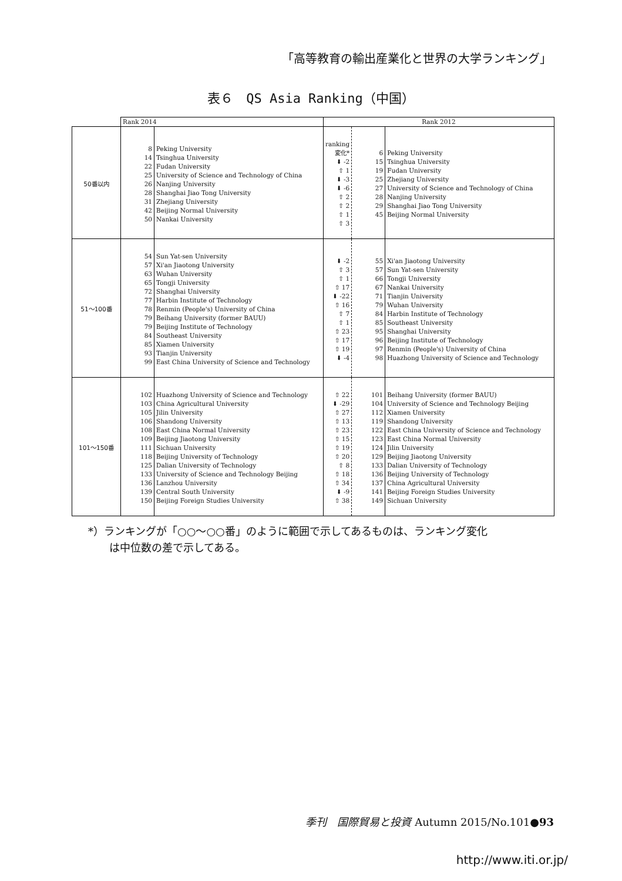「高等教育の輸出産業化と世界の大学ランキング」
表６　QS Asia Ranking（中国）
| | Rank 2014 | | Rank 2012 | | |
| 50番以内 | 8 14 22 25 26 28 31 42 50 | Peking University Tsinghua University Fudan University University of Science and Technology of China Nanjing University Shanghai Jiao Tong University Zhejiang University Beijing Normal University Nankai University | ranking 変化* ⬇ -2 ⇧ 1 ⬇ -3 ⬇ -6 ⇧ 2 ⇧ 2 ⇧ 1 ⇧ 3 | 6 15 19 25 27 28 29 45 | Peking University Tsinghua University Fudan University Zhejiang University University of Science and Technology of China Nanjing University Shanghai Jiao Tong University Beijing Normal University |
| 51～100番 | 54 57 63 65 72 77 78 79 79 84 85 93 99 | Sun Yat-sen University Xi'an Jiaotong University Wuhan University Tongji University Shanghai University Harbin Institute of Technology Renmin (People's) University of China Beihang University (former BAUU) Beijing Institute of Technology Southeast University Xiamen University Tianjin University East China University of Science and Technology | ⬇ -2 ⇧ 3 ⇧ 1 ⇧ 17 ⬇ -22 ⇧ 16 ⇧ 7 ⇧ 1 ⇧ 23 ⇧ 17 ⇧ 19 ⬇ -4 | 55 57 66 67 71 79 84 85 95 96 97 98 | Xi'an Jiaotong University Sun Yat-sen University Tongji University Nankai University Tianjin University Wuhan University Harbin Institute of Technology Southeast University Shanghai University Beijing Institute of Technology Renmin (People's) University of China Huazhong University of Science and Technology |
| 101～150番 | 102 103 105 106 108 109 111 118 125 133 136 139 150 | Huazhong University of Science and Technology China Agricultural University Jilin University Shandong University East China Normal University Beijing Jiaotong University Sichuan University Beijing University of Technology Dalian University of Technology University of Science and Technology Beijing Lanzhou University Central South University Beijing Foreign Studies University | ⇧ 22 ⬇ -29 ⇧ 27 ⇧ 13 ⇧ 23 ⇧ 15 ⇧ 19 ⇧ 20 ⇧ 8 ⇧ 18 ⇧ 34 ⬇ -9 ⇧ 38 | 101 104 112 119 122 123 124 129 133 136 137 141 149 | Beihang University (former BAUU) University of Science and Technology Beijing Xiamen University Shandong University East China University of Science and Technology East China Normal University Jilin University Beijing Jiaotong University Dalian University of Technology Beijing University of Technology China Agricultural University Beijing Foreign Studies University Sichuan University |
*）ランキングが「○○～○○番」のように範囲で示してあるものは、ランキング変化
　　は中位数の差で示してある。
季刊　国際貿易と投資 Autumn 2015/No.101●93
http://www.iti.or.jp/